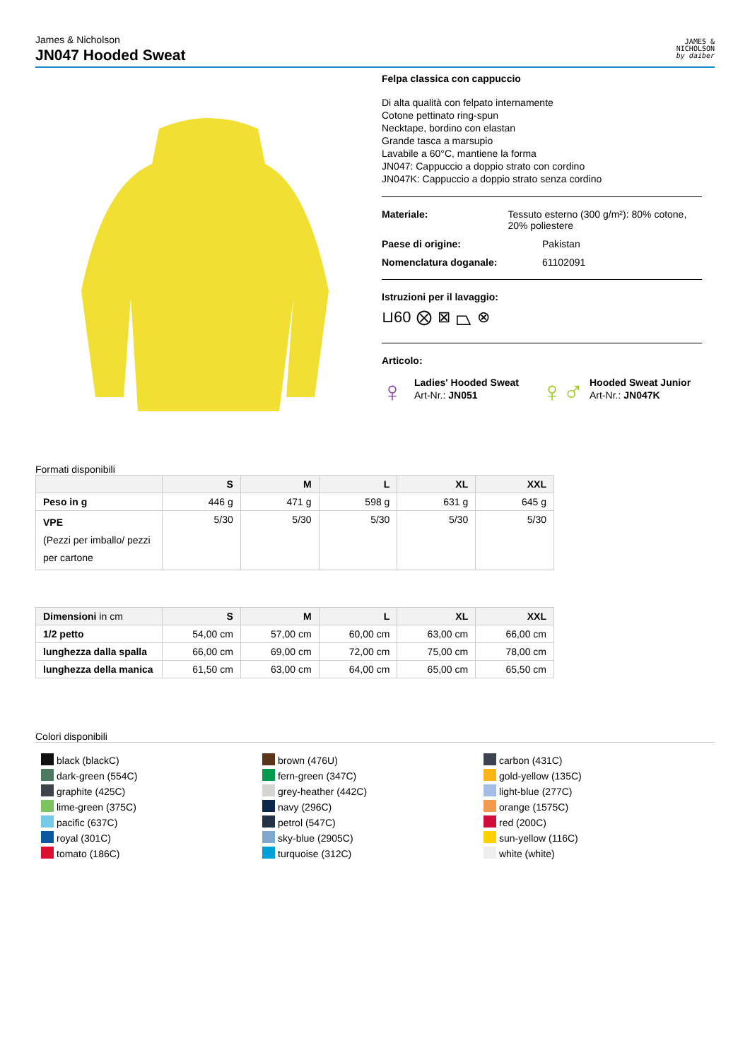James & Nicholson
JN047 Hooded Sweat
JAMES &
NICHOLSON
by daiber
Felpa classica con cappuccio
Di alta qualità con felpato internamente
Cotone pettinato ring-spun
Necktape, bordino con elastan
Grande tasca a marsupio
Lavabile a 60°C, mantiene la forma
JN047: Cappuccio a doppio strato con cordino
JN047K: Cappuccio a doppio strato senza cordino
Materiale: Tessuto esterno (300 g/m²): 80% cotone, 20% poliestere
Paese di origine: Pakistan
Nomenclatura doganale: 61102091
Istruzioni per il lavaggio:
⊔60 ⨂ ⊠ ⏢ ⊗
Articolo:
♀
Ladies' Hooded Sweat
Art-Nr.: JN051
♀♂
Hooded Sweat Junior
Art-Nr.: JN047K
Formati disponibili
| | S | M | L | XL | XXL |
| --- | --- | --- | --- | --- | --- |
| Peso in g | 446 g | 471 g | 598 g | 631 g | 645 g |
| VPE (Pezzi per imballo/ pezzi per cartone | 5/30 | 5/30 | 5/30 | 5/30 | 5/30 |
| Dimensioni in cm | S | M | L | XL | XXL |
| --- | --- | --- | --- | --- | --- |
| 1/2 petto | 54,00 cm | 57,00 cm | 60,00 cm | 63,00 cm | 66,00 cm |
| lunghezza dalla spalla | 66,00 cm | 69,00 cm | 72,00 cm | 75,00 cm | 78,00 cm |
| lunghezza della manica | 61,50 cm | 63,00 cm | 64,00 cm | 65,00 cm | 65,50 cm |
Colori disponibili
black (blackC)
dark-green (554C)
graphite (425C)
lime-green (375C)
pacific (637C)
royal (301C)
tomato (186C)
brown (476U)
fern-green (347C)
grey-heather (442C)
navy (296C)
petrol (547C)
sky-blue (2905C)
turquoise (312C)
carbon (431C)
gold-yellow (135C)
light-blue (277C)
orange (1575C)
red (200C)
sun-yellow (116C)
white (white)